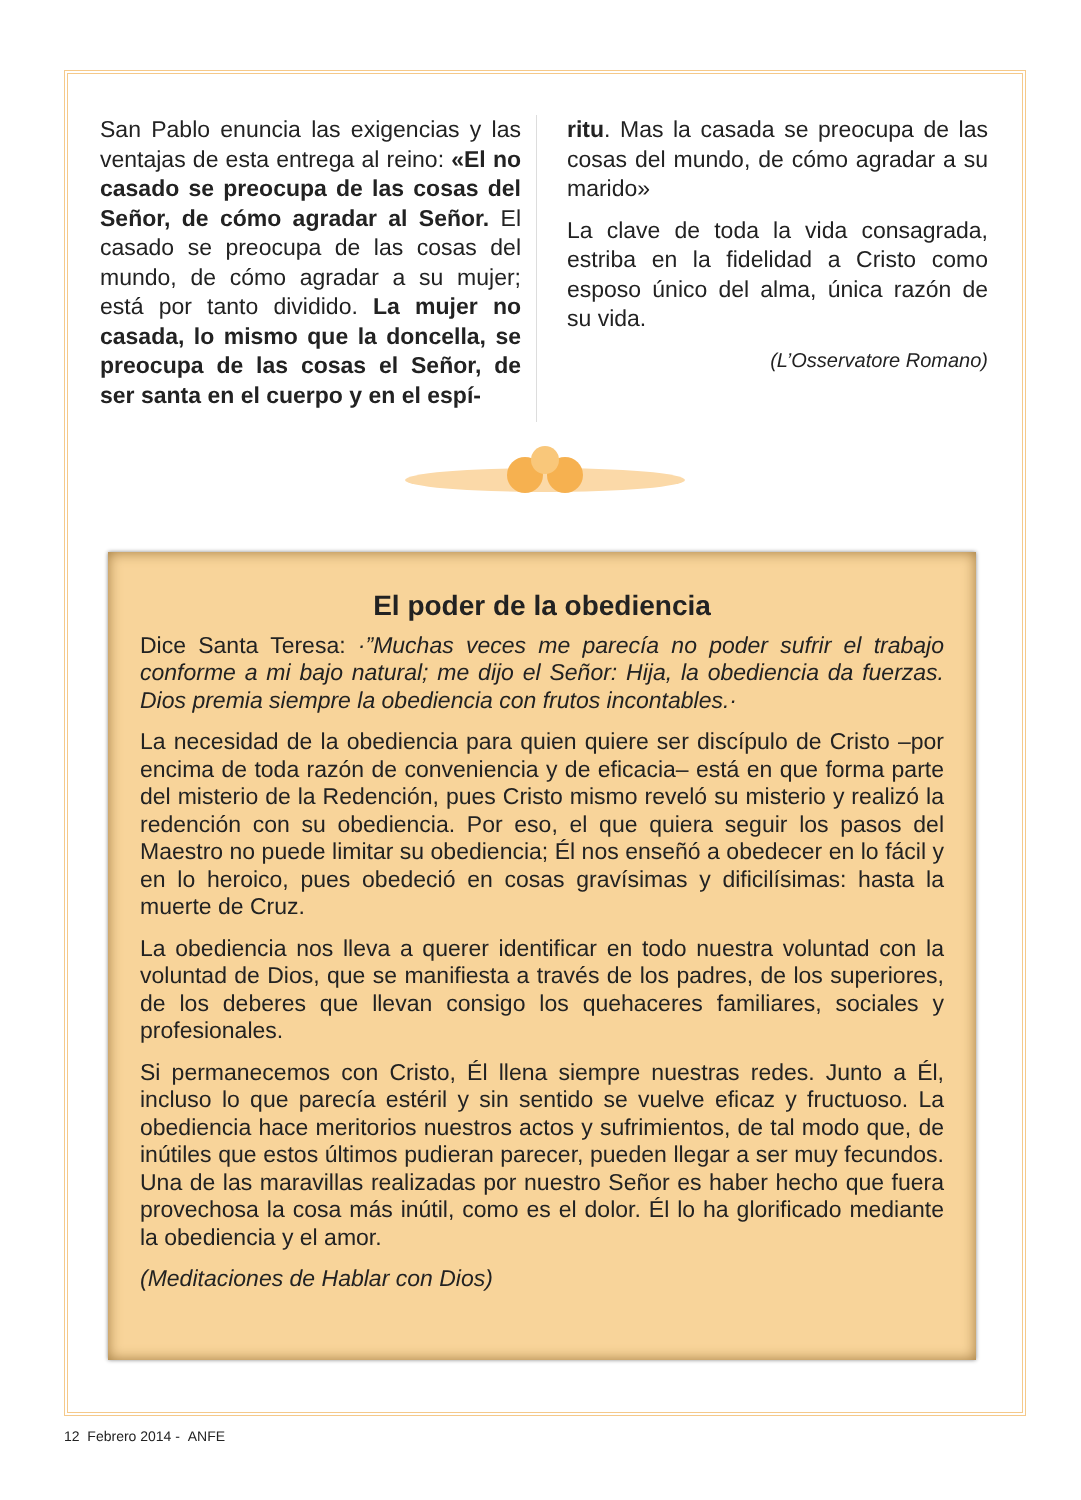San Pablo enuncia las exigencias y las ventajas de esta entrega al reino: «El no casado se preocupa de las cosas del Señor, de cómo agradar al Señor. El casado se preocupa de las cosas del mundo, de cómo agradar a su mujer; está por tanto dividido. La mujer no casada, lo mismo que la doncella, se preocupa de las cosas el Señor, de ser santa en el cuerpo y en el espí-
ritu. Mas la casada se preocupa de las cosas del mundo, de cómo agradar a su marido»
La clave de toda la vida consagrada, estriba en la fidelidad a Cristo como esposo único del alma, única razón de su vida.
(L’Osservatore Romano)
El poder de la obediencia
Dice Santa Teresa: ·”Muchas veces me parecía no poder sufrir el trabajo conforme a mi bajo natural; me dijo el Señor: Hija, la obediencia da fuerzas. Dios premia siempre la obediencia con frutos incontables.·
La necesidad de la obediencia para quien quiere ser discípulo de Cristo –por encima de toda razón de conveniencia y de eficacia– está en que forma parte del misterio de la Redención, pues Cristo mismo reveló su misterio y realizó la redención con su obediencia. Por eso, el que quiera seguir los pasos del Maestro no puede limitar su obediencia; Él nos enseñó a obedecer en lo fácil y en lo heroico, pues obedeció en cosas gravísimas y dificilísimas: hasta la muerte de Cruz.
La obediencia nos lleva a querer identificar en todo nuestra voluntad con la voluntad de Dios, que se manifiesta a través de los padres, de los superiores, de los deberes que llevan consigo los quehaceres familiares, sociales y profesionales.
Si permanecemos con Cristo, Él llena siempre nuestras redes. Junto a Él, incluso lo que parecía estéril y sin sentido se vuelve eficaz y fructuoso. La obediencia hace meritorios nuestros actos y sufrimientos, de tal modo que, de inútiles que estos últimos pudieran parecer, pueden llegar a ser muy fecundos. Una de las maravillas realizadas por nuestro Señor es haber hecho que fuera provechosa la cosa más inútil, como es el dolor. Él lo ha glorificado mediante la obediencia y el amor.
(Meditaciones de Hablar con Dios)
12 Febrero 2014 - ANFE